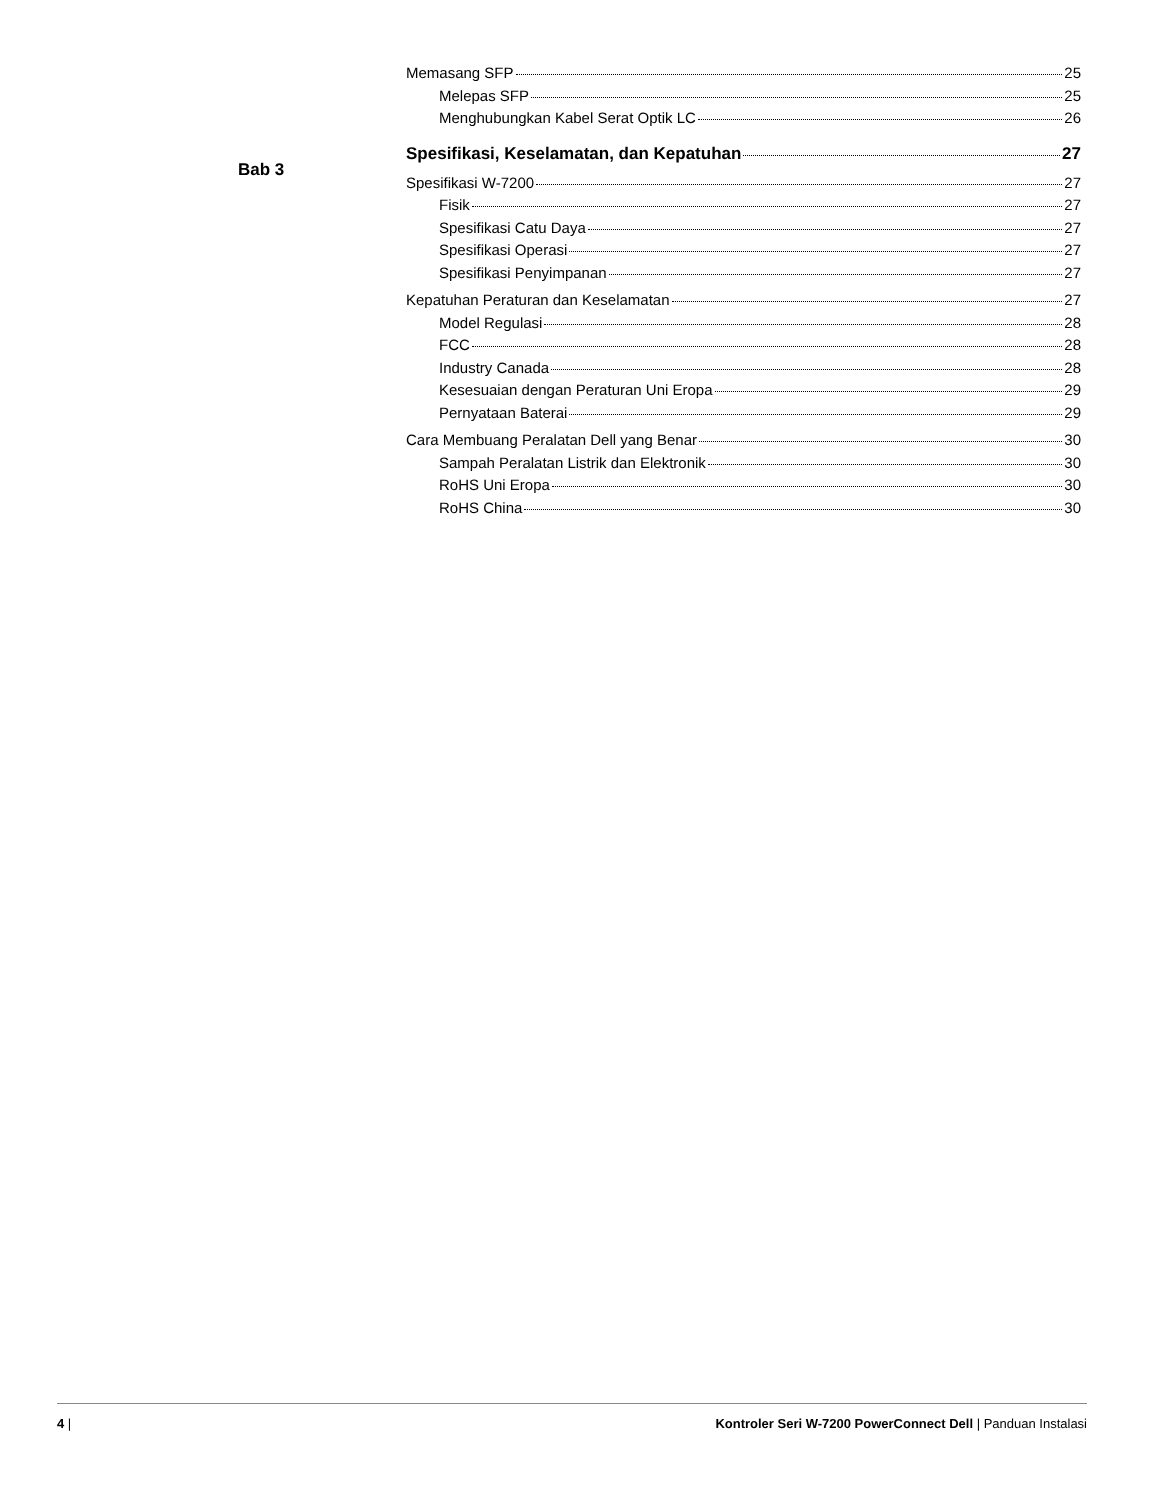Bab 3
Memasang SFP 25
Melepas SFP 25
Menghubungkan Kabel Serat Optik LC 26
Spesifikasi, Keselamatan, dan Kepatuhan 27
Spesifikasi W-7200 27
Fisik 27
Spesifikasi Catu Daya 27
Spesifikasi Operasi 27
Spesifikasi Penyimpanan 27
Kepatuhan Peraturan dan Keselamatan 27
Model Regulasi 28
FCC 28
Industry Canada 28
Kesesuaian dengan Peraturan Uni Eropa 29
Pernyataan Baterai 29
Cara Membuang Peralatan Dell yang Benar 30
Sampah Peralatan Listrik dan Elektronik 30
RoHS Uni Eropa 30
RoHS China 30
4 | Kontroler Seri W-7200 PowerConnect Dell | Panduan Instalasi